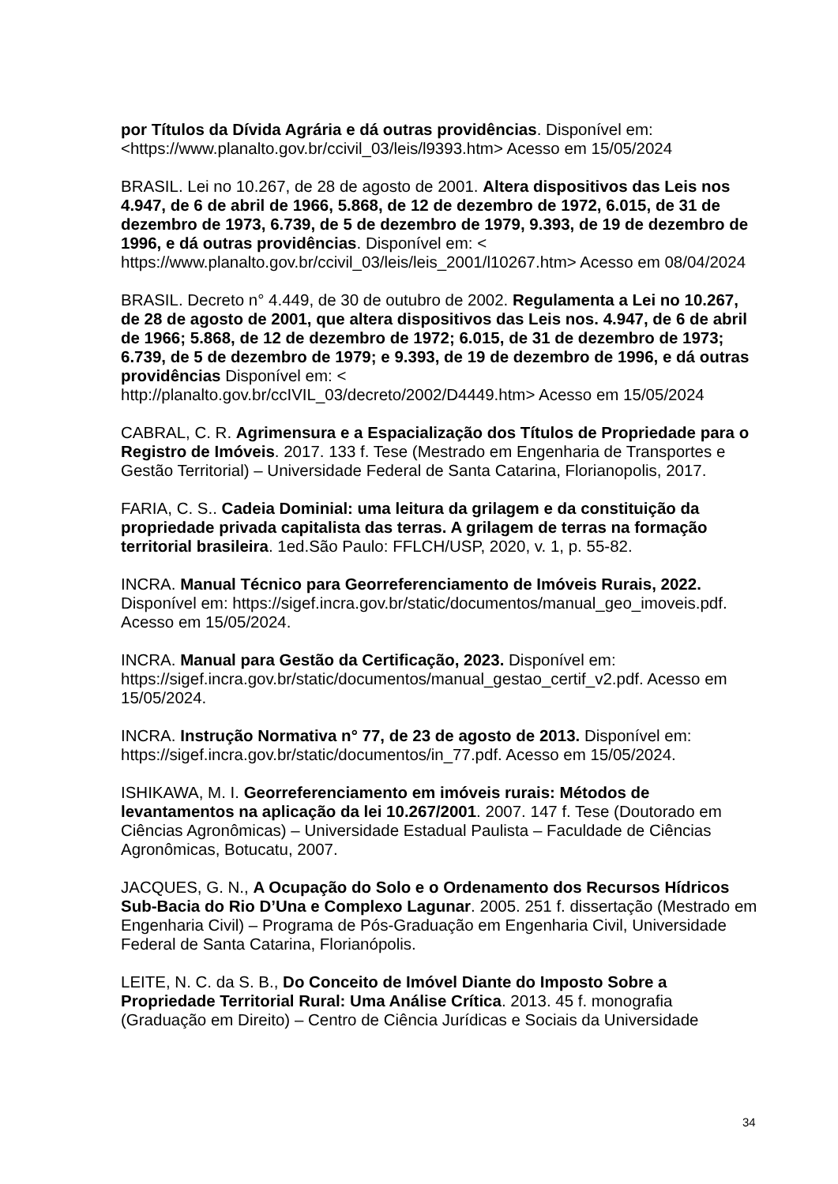por Títulos da Dívida Agrária e dá outras providências. Disponível em: <https://www.planalto.gov.br/ccivil_03/leis/l9393.htm> Acesso em 15/05/2024
BRASIL. Lei no 10.267, de 28 de agosto de 2001. Altera dispositivos das Leis nos 4.947, de 6 de abril de 1966, 5.868, de 12 de dezembro de 1972, 6.015, de 31 de dezembro de 1973, 6.739, de 5 de dezembro de 1979, 9.393, de 19 de dezembro de 1996, e dá outras providências. Disponível em: < https://www.planalto.gov.br/ccivil_03/leis/leis_2001/l10267.htm> Acesso em 08/04/2024
BRASIL. Decreto n° 4.449, de 30 de outubro de 2002. Regulamenta a Lei no 10.267, de 28 de agosto de 2001, que altera dispositivos das Leis nos. 4.947, de 6 de abril de 1966; 5.868, de 12 de dezembro de 1972; 6.015, de 31 de dezembro de 1973; 6.739, de 5 de dezembro de 1979; e 9.393, de 19 de dezembro de 1996, e dá outras providências Disponível em: < http://planalto.gov.br/ccIVIL_03/decreto/2002/D4449.htm> Acesso em 15/05/2024
CABRAL, C. R. Agrimensura e a Espacialização dos Títulos de Propriedade para o Registro de Imóveis. 2017. 133 f. Tese (Mestrado em Engenharia de Transportes e Gestão Territorial) – Universidade Federal de Santa Catarina, Florianopolis, 2017.
FARIA, C. S.. Cadeia Dominial: uma leitura da grilagem e da constituição da propriedade privada capitalista das terras. A grilagem de terras na formação territorial brasileira. 1ed.São Paulo: FFLCH/USP, 2020, v. 1, p. 55-82.
INCRA. Manual Técnico para Georreferenciamento de Imóveis Rurais, 2022. Disponível em: https://sigef.incra.gov.br/static/documentos/manual_geo_imoveis.pdf. Acesso em 15/05/2024.
INCRA. Manual para Gestão da Certificação, 2023. Disponível em: https://sigef.incra.gov.br/static/documentos/manual_gestao_certif_v2.pdf. Acesso em 15/05/2024.
INCRA. Instrução Normativa n° 77, de 23 de agosto de 2013. Disponível em: https://sigef.incra.gov.br/static/documentos/in_77.pdf. Acesso em 15/05/2024.
ISHIKAWA, M. I. Georreferenciamento em imóveis rurais: Métodos de levantamentos na aplicação da lei 10.267/2001. 2007. 147 f. Tese (Doutorado em Ciências Agronômicas) – Universidade Estadual Paulista – Faculdade de Ciências Agronômicas, Botucatu, 2007.
JACQUES, G. N., A Ocupação do Solo e o Ordenamento dos Recursos Hídricos Sub-Bacia do Rio D’Una e Complexo Lagunar. 2005. 251 f. dissertação (Mestrado em Engenharia Civil) – Programa de Pós-Graduação em Engenharia Civil, Universidade Federal de Santa Catarina, Florianópolis.
LEITE, N. C. da S. B., Do Conceito de Imóvel Diante do Imposto Sobre a Propriedade Territorial Rural: Uma Análise Crítica. 2013. 45 f. monografia (Graduação em Direito) – Centro de Ciência Jurídicas e Sociais da Universidade
34